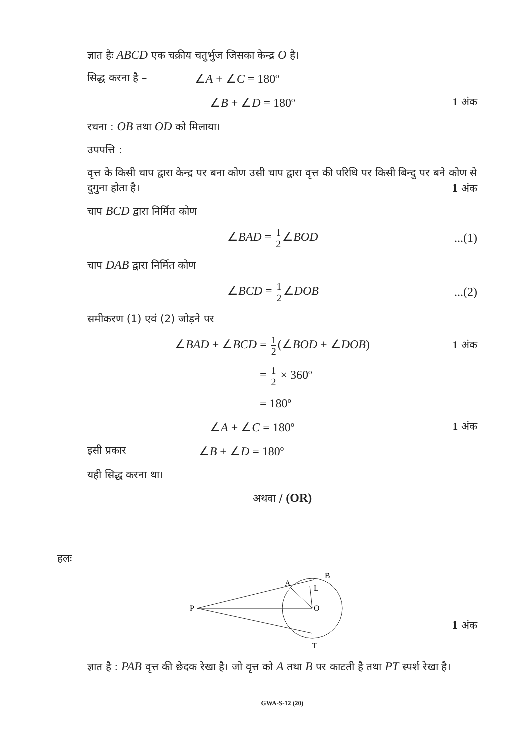ज्ञात हैः ABCD एक चक्रीय चतुर्भुज जिसका केन्द्र O है।
सिद्ध करना है – ∠A + ∠C = 180º
∠B + ∠D = 180º 1 अंक
रचना : OB तथा OD को मिलाया।
उपपत्ति :
वृत्त के किसी चाप द्वारा केन्द्र पर बना कोण उसी चाप द्वारा वृत्त की परिधि पर किसी बिन्दु पर बने कोण से दुगुना होता है। 1 अंक
चाप BCD द्वारा निर्मित कोण
∠BAD = 1 2 ∠BOD...(1)
चाप DAB द्वारा निर्मित कोण
∠BCD = 1 2 ∠DOB...(2)
समीकरण (1) एवं (2) जोड़ने पर
∠BAD + ∠BCD = 1 2 (∠BOD + ∠DOB) 1 अंक
= 1 2 × 360º
= 180º
∠A + ∠C = 180º 1 अंक
इसी प्रकार ∠B + ∠D = 180º
यही सिद्ध करना था।
अथवा / (OR)
हलः
P
A
B
L
O
T
1 अंक
ज्ञात है : PAB वृत्त की छेदक रेखा है। जो वृत्त को A तथा B पर काटती है तथा PT स्पर्श रेखा है।
GWA-S-12 (20)